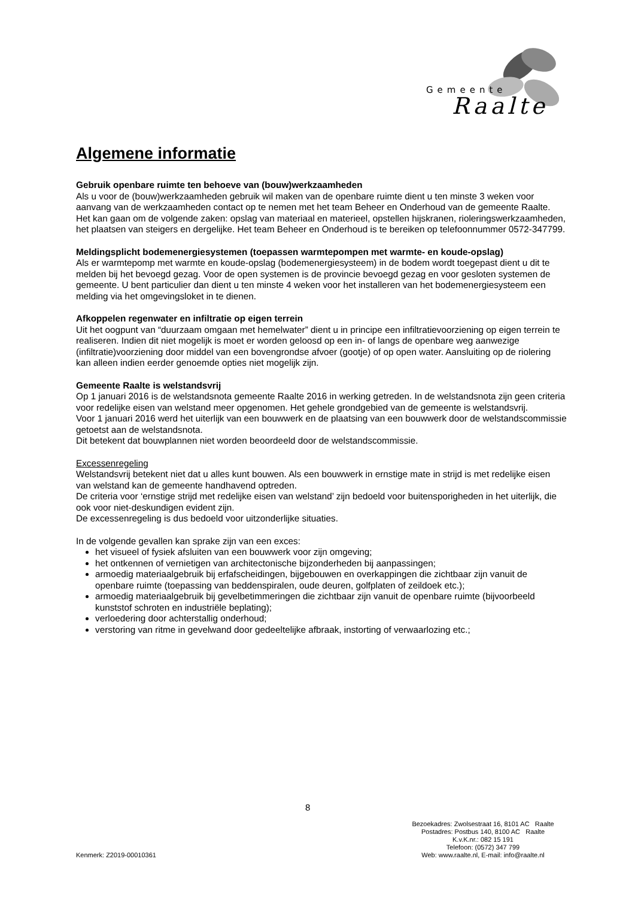Gemeente
Raalte
Algemene informatie
Gebruik openbare ruimte ten behoeve van (bouw)werkzaamheden
Als u voor de (bouw)werkzaamheden gebruik wil maken van de openbare ruimte dient u ten minste 3 weken voor aanvang van de werkzaamheden contact op te nemen met het team Beheer en Onderhoud van de gemeente Raalte. Het kan gaan om de volgende zaken: opslag van materiaal en materieel, opstellen hijskranen, rioleringswerkzaamheden, het plaatsen van steigers en dergelijke. Het team Beheer en Onderhoud is te bereiken op telefoonnummer 0572-347799.
Meldingsplicht bodemenergiesystemen (toepassen warmtepompen met warmte- en koude-opslag)
Als er warmtepomp met warmte en koude-opslag (bodemenergiesysteem) in de bodem wordt toegepast dient u dit te melden bij het bevoegd gezag. Voor de open systemen is de provincie bevoegd gezag en voor gesloten systemen de gemeente. U bent particulier dan dient u ten minste 4 weken voor het installeren van het bodemenergiesysteem een melding via het omgevingsloket in te dienen.
Afkoppelen regenwater en infiltratie op eigen terrein
Uit het oogpunt van “duurzaam omgaan met hemelwater” dient u in principe een infiltratievoorziening op eigen terrein te realiseren. Indien dit niet mogelijk is moet er worden geloosd op een in- of langs de openbare weg aanwezige (infiltratie)voorziening door middel van een bovengrondse afvoer (gootje) of op open water. Aansluiting op de riolering kan alleen indien eerder genoemde opties niet mogelijk zijn.
Gemeente Raalte is welstandsvrij
Op 1 januari 2016 is de welstandsnota gemeente Raalte 2016 in werking getreden. In de welstandsnota zijn geen criteria voor redelijke eisen van welstand meer opgenomen. Het gehele grondgebied van de gemeente is welstandsvrij.
Voor 1 januari 2016 werd het uiterlijk van een bouwwerk en de plaatsing van een bouwwerk door de welstandscommissie getoetst aan de welstandsnota.
Dit betekent dat bouwplannen niet worden beoordeeld door de welstandscommissie.
Excessenregeling
Welstandsvrij betekent niet dat u alles kunt bouwen. Als een bouwwerk in ernstige mate in strijd is met redelijke eisen van welstand kan de gemeente handhavend optreden.
De criteria voor ‘ernstige strijd met redelijke eisen van welstand’ zijn bedoeld voor buitensporigheden in het uiterlijk, die ook voor niet-deskundigen evident zijn.
De excessenregeling is dus bedoeld voor uitzonderlijke situaties.
In de volgende gevallen kan sprake zijn van een exces:
het visueel of fysiek afsluiten van een bouwwerk voor zijn omgeving;
het ontkennen of vernietigen van architectonische bijzonderheden bij aanpassingen;
armoedig materiaalgebruik bij erfafscheidingen, bijgebouwen en overkappingen die zichtbaar zijn vanuit de openbare ruimte (toepassing van beddenspiralen, oude deuren, golfplaten of zeildoek etc.);
armoedig materiaalgebruik bij gevelbetimmeringen die zichtbaar zijn vanuit de openbare ruimte (bijvoorbeeld kunststof schroten en industriële beplating);
verloedering door achterstallig onderhoud;
verstoring van ritme in gevelwand door gedeeltelijke afbraak, instorting of verwaarlozing etc.;
8
Kenmerk: Z2019-00010361
Bezoekadres: Zwolsestraat 16, 8101 AC Raalte
Postadres: Postbus 140, 8100 AC Raalte
K.v.K.nr.: 082 15 191
Telefoon: (0572) 347 799
Web: www.raalte.nl, E-mail: info@raalte.nl